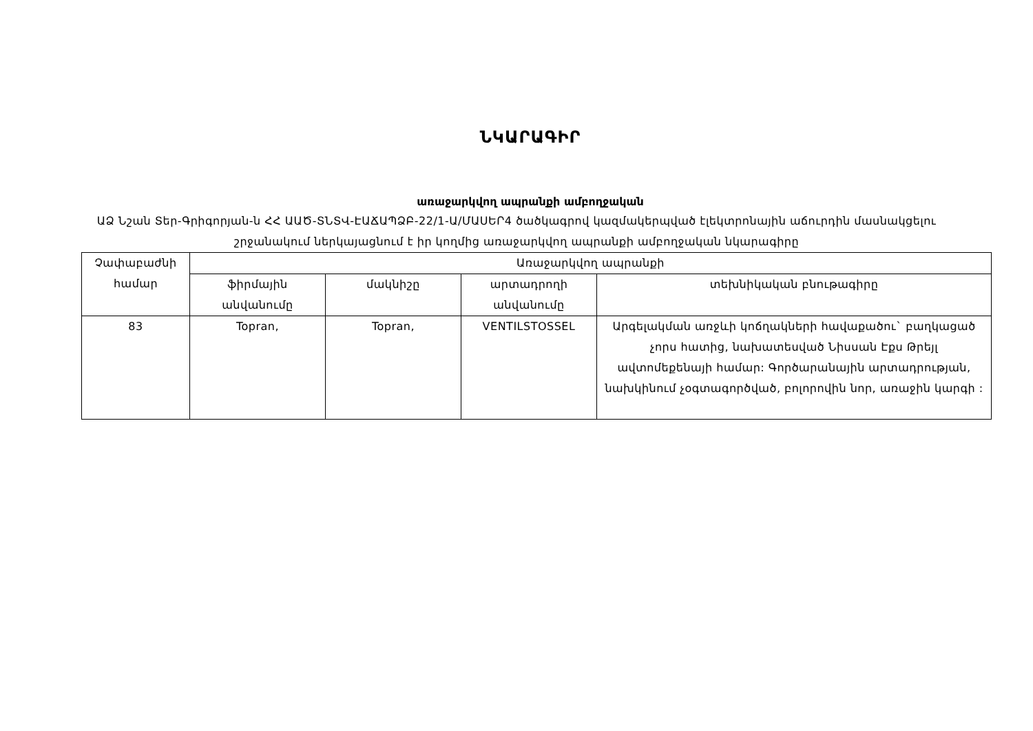ՆԿԱՐԱԳԻՐ
առաջարկվող ապրանքի ամբողջական
ԱՁ Նշան Տեր-Գրիգորյան-ն ՀՀ ԱԱԾ-ՏՆՏՎ-ԷԱՃԱՊՁԲ-22/1-Ա/ՄԱՍԵՐ4 ծածկագրով կազմակերպված էլեկտրոնային աճուրդին մասնակցելու շրջանակում ներկայացնում է իր կողմից առաջարկվող ապրանքի ամբողջական նկարագիրը
| Չափաբաժնի համար | Առաջարկվող ապրանքի | | | |
| --- | --- | --- | --- | --- |
| | ֆիրմային անվանումը | մակնիշը | արտադրողի անվանումը | տեխնիկական բնութագիրը |
| 83 | Topran, | Topran, | VENTILSTOSSEL | Արգելակման առջևի կոճղակների հավաքածու` բաղկացած չորս հատից, նախատեսված Նիսսան Էքս Թրեյլ ավտոմեքենայի համար: Գործարանային արտադրության, նախկինում չօգտագործված, բոլորովին նոր, առաջին կարգի : |